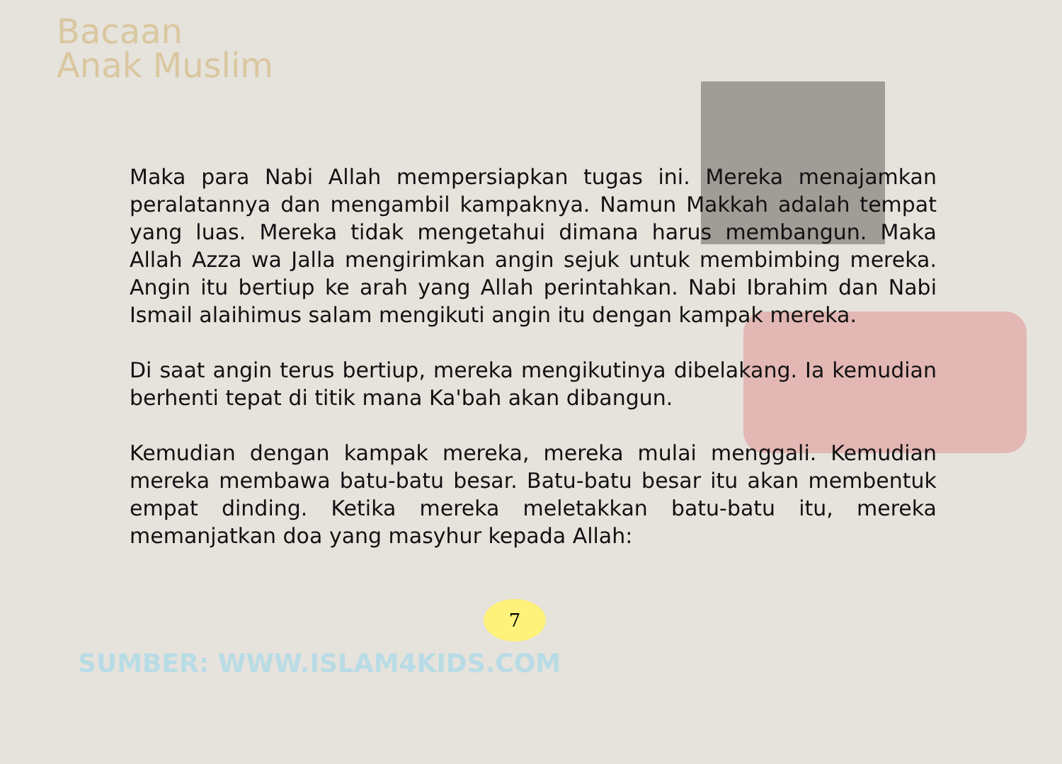Bacaan
Anak Muslim
Maka para Nabi Allah mempersiapkan tugas ini. Mereka menajamkan peralatannya dan mengambil kampaknya. Namun Makkah adalah tempat yang luas. Mereka tidak mengetahui dimana harus membangun. Maka Allah Azza wa Jalla mengirimkan angin sejuk untuk membimbing mereka. Angin itu bertiup ke arah yang Allah perintahkan. Nabi Ibrahim dan Nabi Ismail alaihimus salam mengikuti angin itu dengan kampak mereka.
Di saat angin terus bertiup, mereka mengikutinya dibelakang. Ia kemudian berhenti tepat di titik mana Ka'bah akan dibangun.
Kemudian dengan kampak mereka, mereka mulai menggali. Kemudian mereka membawa batu-batu besar. Batu-batu besar itu akan membentuk empat dinding. Ketika mereka meletakkan batu-batu itu, mereka memanjatkan doa yang masyhur kepada Allah:
7
SUMBER: WWW.ISLAM4KIDS.COM